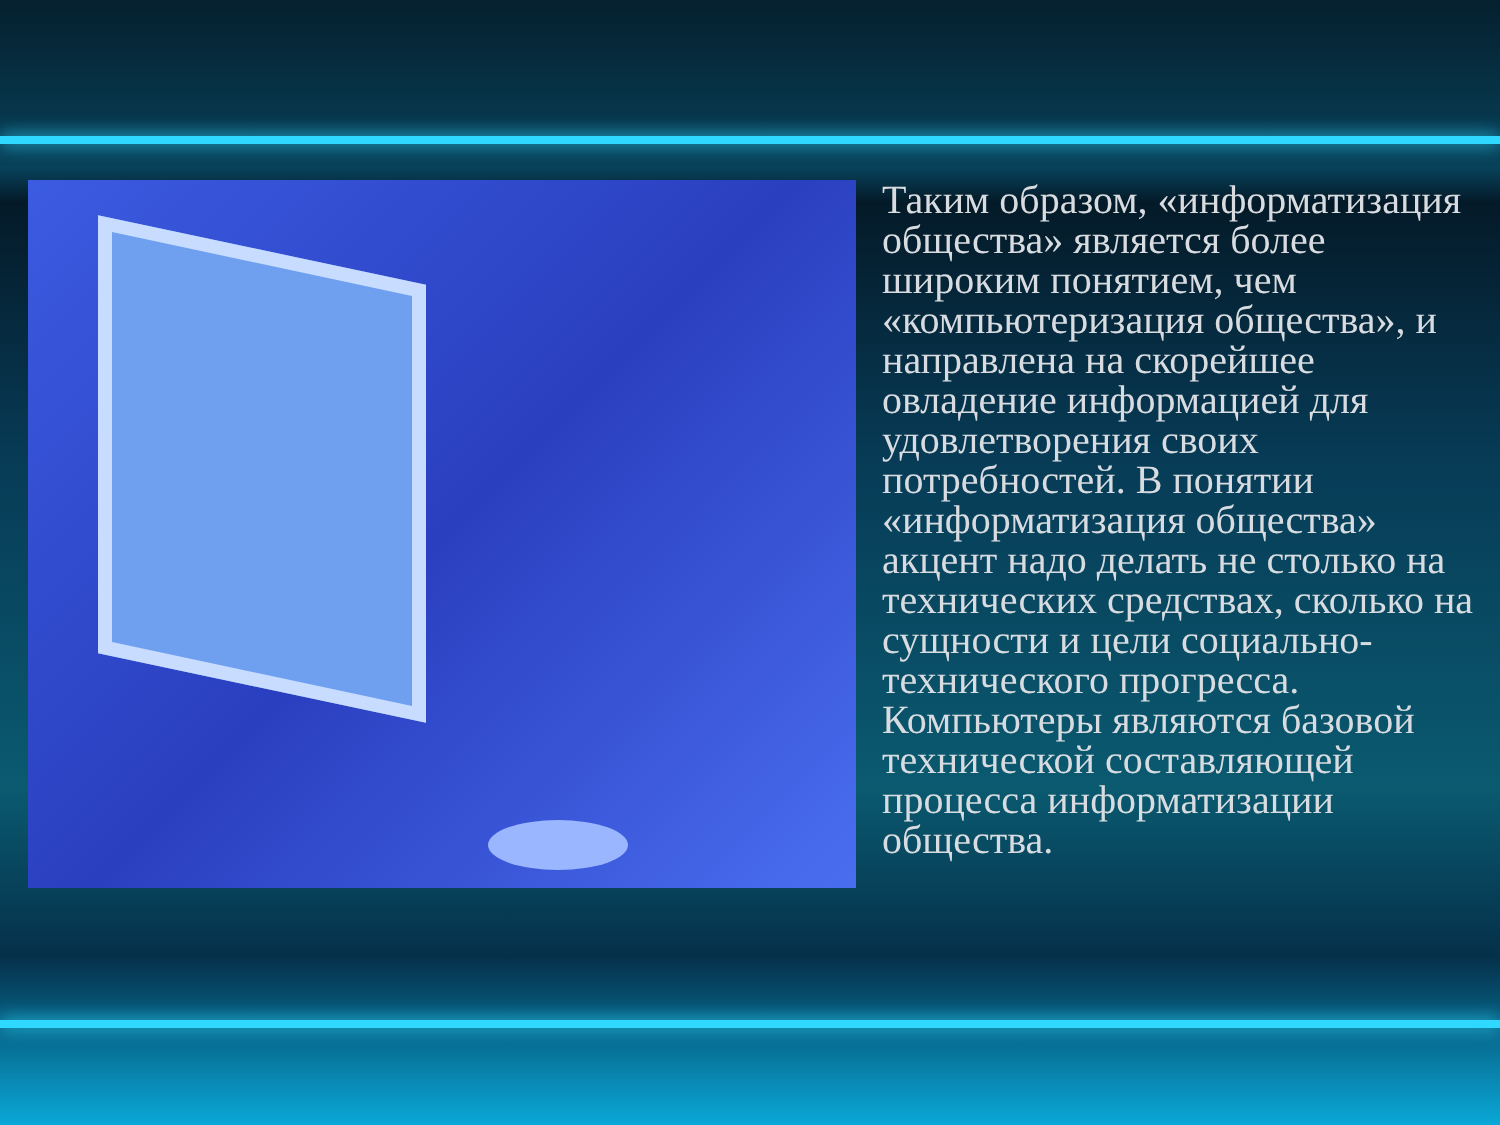Таким образом, «информатизация общества» является более широким понятием, чем «компьютеризация общества», и направлена на скорейшее овладение информацией для удовлетворения своих потребностей. В понятии «информатизация общества» акцент надо делать не столько на технических средствах, сколько на сущности и цели социально-технического прогресса. Компьютеры являются базовой технической составляющей процесса информатизации общества.